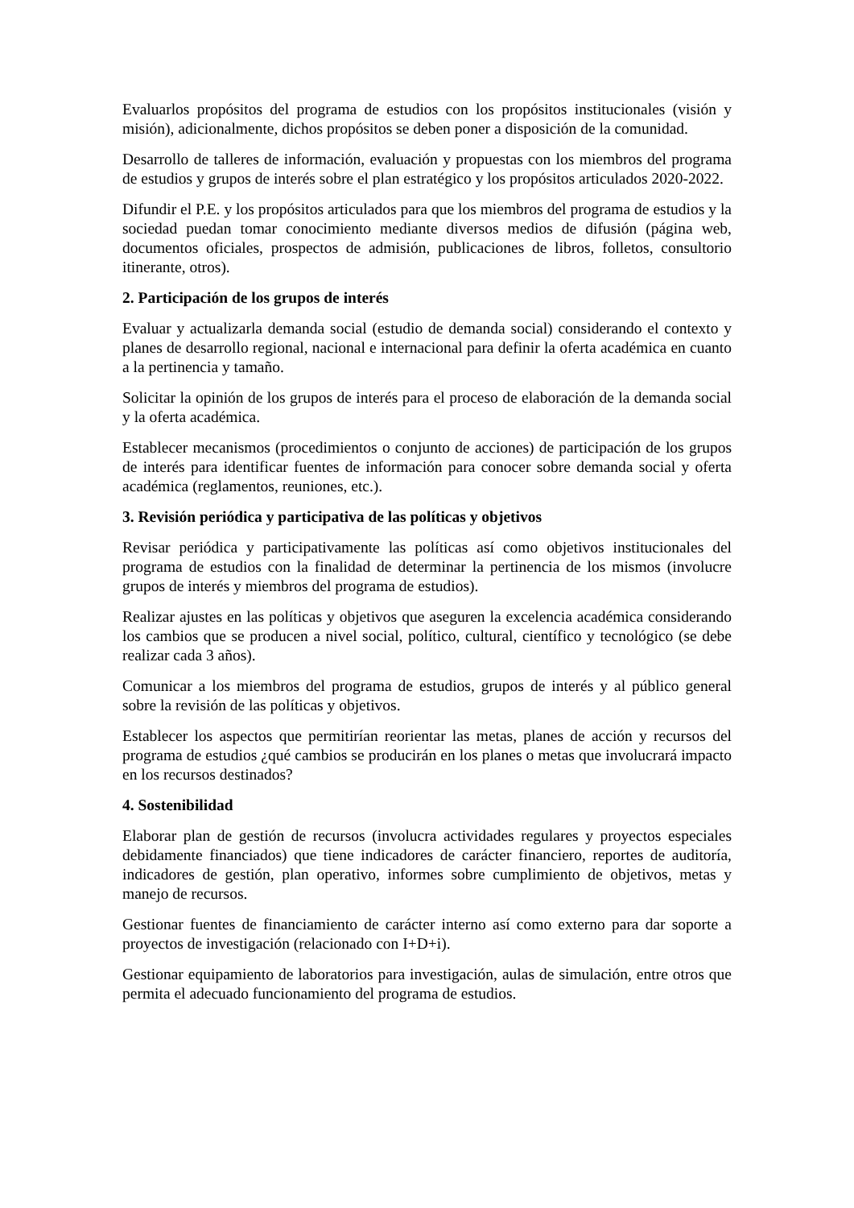Evaluarlos propósitos del programa de estudios con los propósitos institucionales (visión y misión), adicionalmente, dichos propósitos se deben poner a disposición de la comunidad.
Desarrollo de talleres de información, evaluación y propuestas con los miembros del programa de estudios y grupos de interés sobre el plan estratégico y los propósitos articulados 2020-2022.
Difundir el P.E. y los propósitos articulados para que los miembros del programa de estudios y la sociedad puedan tomar conocimiento mediante diversos medios de difusión (página web, documentos oficiales, prospectos de admisión, publicaciones de libros, folletos, consultorio itinerante, otros).
2. Participación de los grupos de interés
Evaluar y actualizarla demanda social (estudio de demanda social) considerando el contexto y planes de desarrollo regional, nacional e internacional para definir la oferta académica en cuanto a la pertinencia y tamaño.
Solicitar la opinión de los grupos de interés para el proceso de elaboración de la demanda social y la oferta académica.
Establecer mecanismos (procedimientos o conjunto de acciones) de participación de los grupos de interés para identificar fuentes de información para conocer sobre demanda social y oferta académica (reglamentos, reuniones, etc.).
3. Revisión periódica y participativa de las políticas y objetivos
Revisar periódica y participativamente las políticas así como objetivos institucionales del programa de estudios con la finalidad de determinar la pertinencia de los mismos (involucre grupos de interés y miembros del programa de estudios).
Realizar ajustes en las políticas y objetivos que aseguren la excelencia académica considerando los cambios que se producen a nivel social, político, cultural, científico y tecnológico (se debe realizar cada 3 años).
Comunicar a los miembros del programa de estudios, grupos de interés y al público general sobre la revisión de las políticas y objetivos.
Establecer los aspectos que permitirían reorientar las metas, planes de acción y recursos del programa de estudios ¿qué cambios se producirán en los planes o metas que involucrará impacto en los recursos destinados?
4. Sostenibilidad
Elaborar plan de gestión de recursos (involucra actividades regulares y proyectos especiales debidamente financiados) que tiene indicadores de carácter financiero, reportes de auditoría, indicadores de gestión, plan operativo, informes sobre cumplimiento de objetivos, metas y manejo de recursos.
Gestionar fuentes de financiamiento de carácter interno así como externo para dar soporte a proyectos de investigación (relacionado con I+D+i).
Gestionar equipamiento de laboratorios para investigación, aulas de simulación, entre otros que permita el adecuado funcionamiento del programa de estudios.